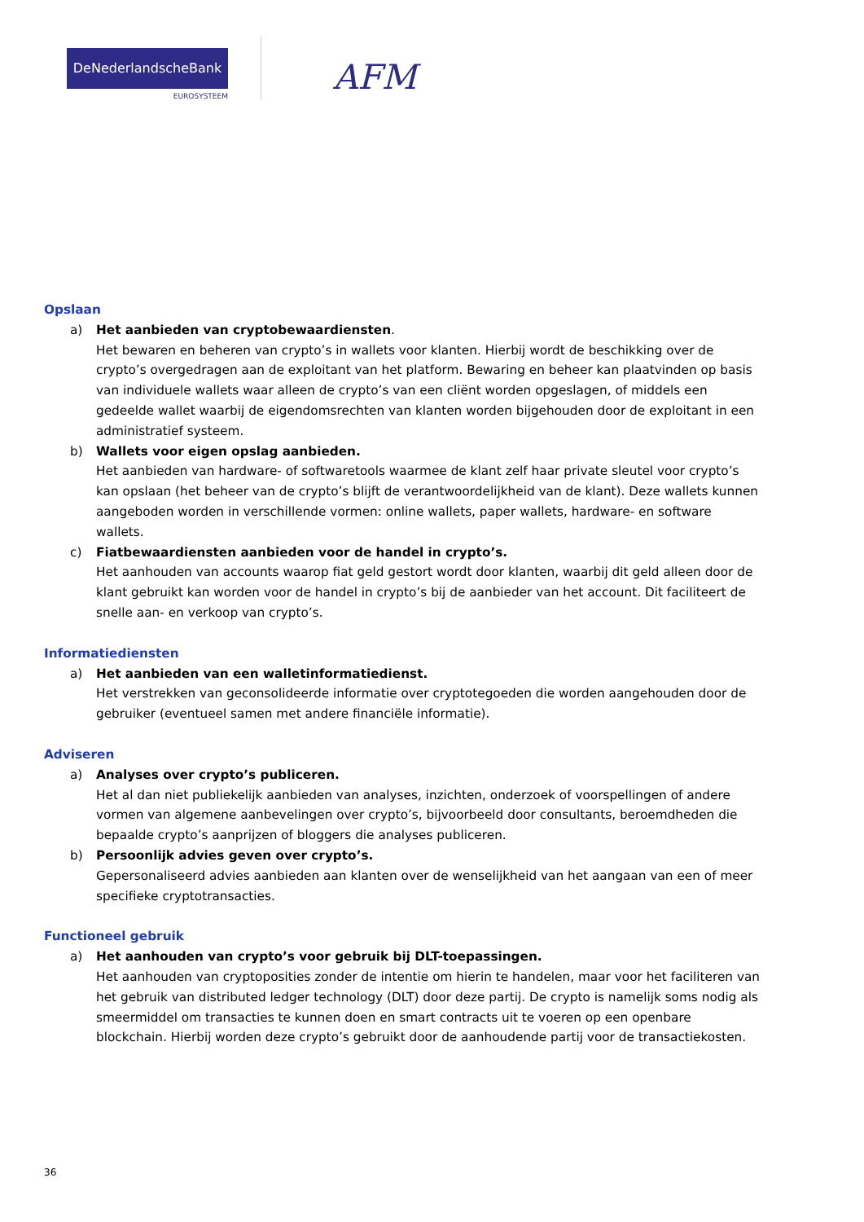DeNederlandscheBank
EUROSYSTEEM
AFM
Opslaan
a) Het aanbieden van cryptobewaardiensten.
Het bewaren en beheren van crypto’s in wallets voor klanten. Hierbij wordt de beschikking over de crypto’s overgedragen aan de exploitant van het platform. Bewaring en beheer kan plaatvinden op basis van individuele wallets waar alleen de crypto’s van een cliënt worden opgeslagen, of middels een gedeelde wallet waarbij de eigendomsrechten van klanten worden bijgehouden door de exploitant in een administratief systeem.
b) Wallets voor eigen opslag aanbieden.
Het aanbieden van hardware- of softwaretools waarmee de klant zelf haar private sleutel voor crypto’s kan opslaan (het beheer van de crypto’s blijft de verantwoordelijkheid van de klant). Deze wallets kunnen aangeboden worden in verschillende vormen: online wallets, paper wallets, hardware- en software wallets.
c) Fiatbewaardiensten aanbieden voor de handel in crypto’s.
Het aanhouden van accounts waarop fiat geld gestort wordt door klanten, waarbij dit geld alleen door de klant gebruikt kan worden voor de handel in crypto’s bij de aanbieder van het account. Dit faciliteert de snelle aan- en verkoop van crypto’s.
Informatiediensten
a) Het aanbieden van een walletinformatiedienst.
Het verstrekken van geconsolideerde informatie over cryptotegoeden die worden aangehouden door de gebruiker (eventueel samen met andere financiële informatie).
Adviseren
a) Analyses over crypto’s publiceren.
Het al dan niet publiekelijk aanbieden van analyses, inzichten, onderzoek of voorspellingen of andere vormen van algemene aanbevelingen over crypto’s, bijvoorbeeld door consultants, beroemdheden die bepaalde crypto’s aanprijzen of bloggers die analyses publiceren.
b) Persoonlijk advies geven over crypto’s.
Gepersonaliseerd advies aanbieden aan klanten over de wenselijkheid van het aangaan van een of meer specifieke cryptotransacties.
Functioneel gebruik
a) Het aanhouden van crypto’s voor gebruik bij DLT-toepassingen.
Het aanhouden van cryptoposities zonder de intentie om hierin te handelen, maar voor het faciliteren van het gebruik van distributed ledger technology (DLT) door deze partij. De crypto is namelijk soms nodig als smeermiddel om transacties te kunnen doen en smart contracts uit te voeren op een openbare blockchain. Hierbij worden deze crypto’s gebruikt door de aanhoudende partij voor de transactiekosten.
36